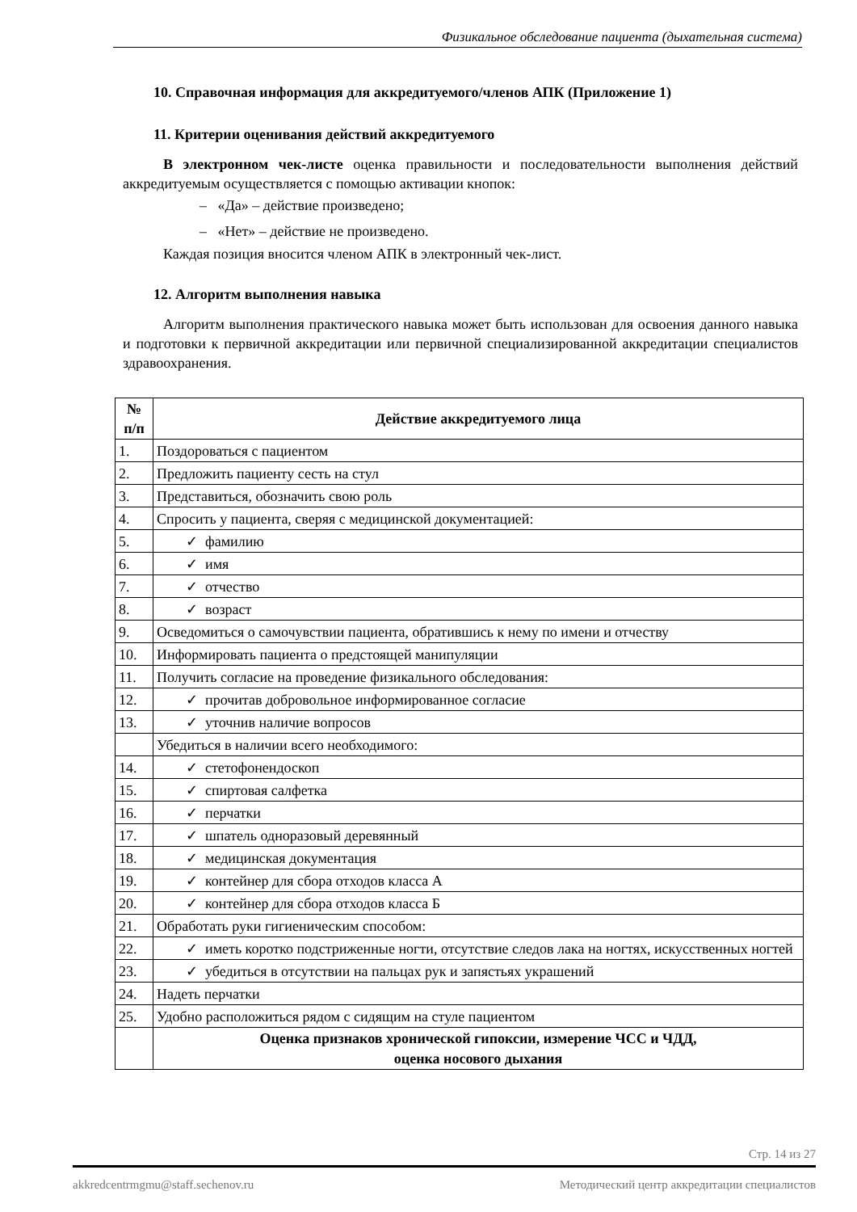Физикальное обследование пациента (дыхательная система)
10. Справочная информация для аккредитуемого/членов АПК (Приложение 1)
11. Критерии оценивания действий аккредитуемого
В электронном чек-листе оценка правильности и последовательности выполнения действий аккредитуемым осуществляется с помощью активации кнопок:
– «Да» – действие произведено;
– «Нет» – действие не произведено.
Каждая позиция вносится членом АПК в электронный чек-лист.
12. Алгоритм выполнения навыка
Алгоритм выполнения практического навыка может быть использован для освоения данного навыка и подготовки к первичной аккредитации или первичной специализированной аккредитации специалистов здравоохранения.
| № п/п | Действие аккредитуемого лица |
| --- | --- |
| 1. | Поздороваться с пациентом |
| 2. | Предложить пациенту сесть на стул |
| 3. | Представиться, обозначить свою роль |
| 4. | Спросить у пациента, сверяя с медицинской документацией: |
| 5. | ✓ фамилию |
| 6. | ✓ имя |
| 7. | ✓ отчество |
| 8. | ✓ возраст |
| 9. | Осведомиться о самочувствии пациента, обратившись к нему по имени и отчеству |
| 10. | Информировать пациента о предстоящей манипуляции |
| 11. | Получить согласие на проведение физикального обследования: |
| 12. | ✓ прочитав добровольное информированное согласие |
| 13. | ✓ уточнив наличие вопросов |
| | Убедиться в наличии всего необходимого: |
| 14. | ✓ стетофонендоскоп |
| 15. | ✓ спиртовая салфетка |
| 16. | ✓ перчатки |
| 17. | ✓ шпатель одноразовый деревянный |
| 18. | ✓ медицинская документация |
| 19. | ✓ контейнер для сбора отходов класса А |
| 20. | ✓ контейнер для сбора отходов класса Б |
| 21. | Обработать руки гигиеническим способом: |
| 22. | ✓ иметь коротко подстриженные ногти, отсутствие следов лака на ногтях, искусственных ногтей |
| 23. | ✓ убедиться в отсутствии на пальцах рук и запястьях украшений |
| 24. | Надеть перчатки |
| 25. | Удобно расположиться рядом с сидящим на стуле пациентом |
| | Оценка признаков хронической гипоксии, измерение ЧСС и ЧДД, оценка носового дыхания |
Стр. 14 из 27
akkredcentrmgmu@staff.sechenov.ru Методический центр аккредитации специалистов